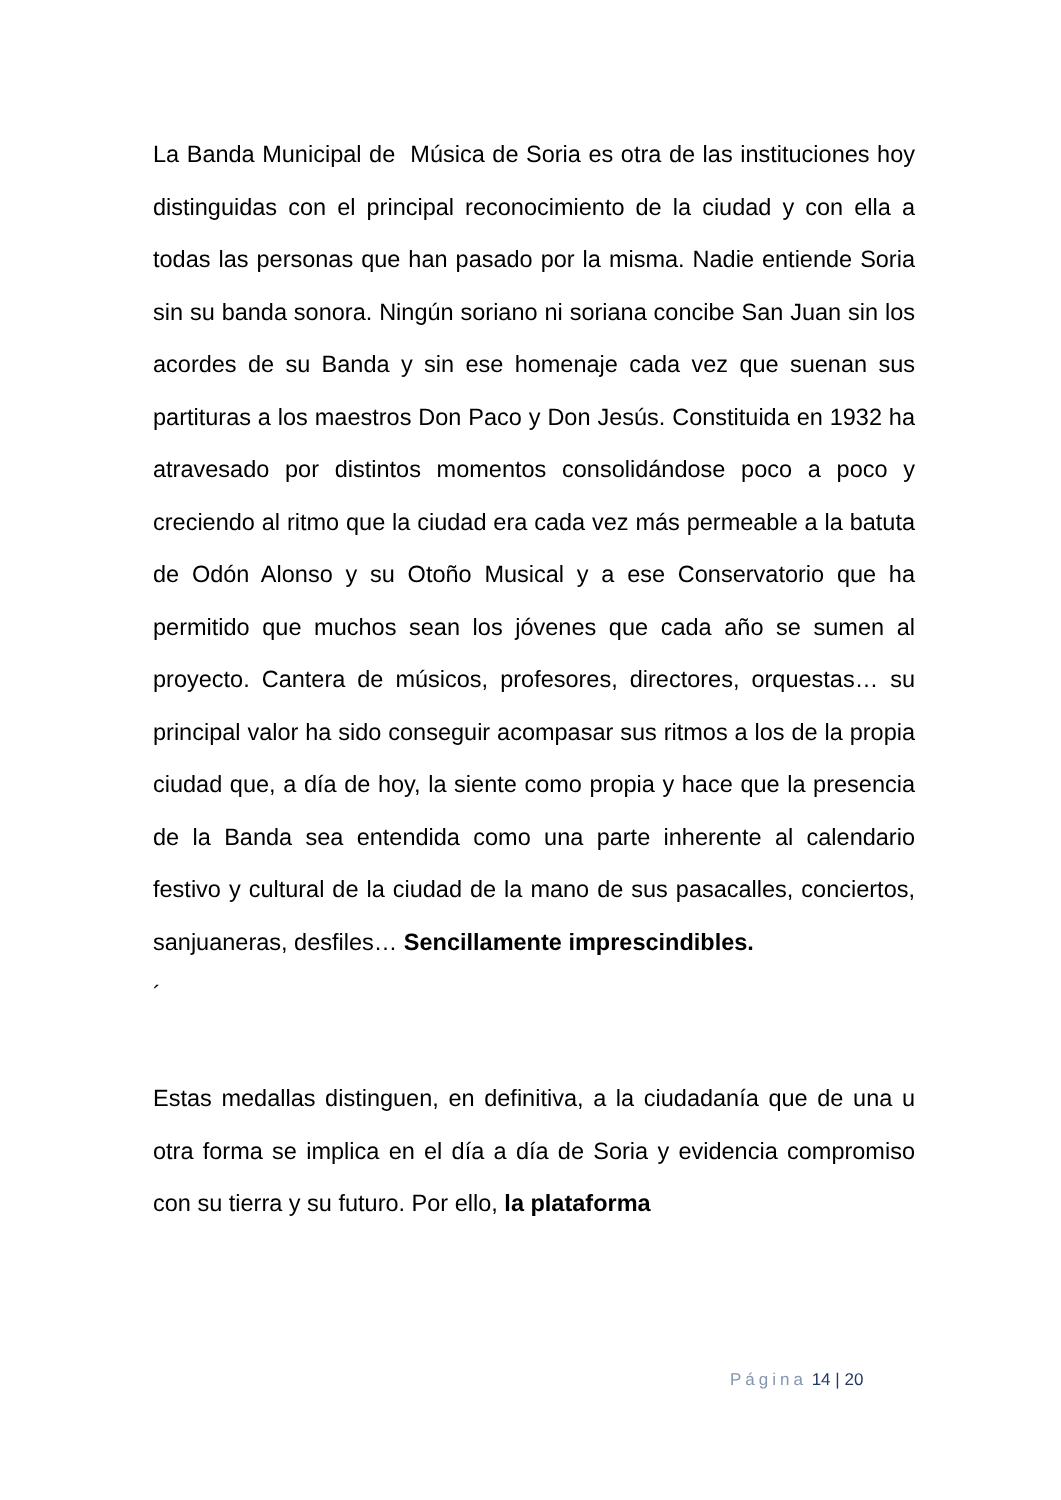La Banda Municipal de Música de Soria es otra de las instituciones hoy distinguidas con el principal reconocimiento de la ciudad y con ella a todas las personas que han pasado por la misma. Nadie entiende Soria sin su banda sonora. Ningún soriano ni soriana concibe San Juan sin los acordes de su Banda y sin ese homenaje cada vez que suenan sus partituras a los maestros Don Paco y Don Jesús. Constituida en 1932 ha atravesado por distintos momentos consolidándose poco a poco y creciendo al ritmo que la ciudad era cada vez más permeable a la batuta de Odón Alonso y su Otoño Musical y a ese Conservatorio que ha permitido que muchos sean los jóvenes que cada año se sumen al proyecto. Cantera de músicos, profesores, directores, orquestas… su principal valor ha sido conseguir acompasar sus ritmos a los de la propia ciudad que, a día de hoy, la siente como propia y hace que la presencia de la Banda sea entendida como una parte inherente al calendario festivo y cultural de la ciudad de la mano de sus pasacalles, conciertos, sanjuaneras, desfiles… Sencillamente imprescindibles.
´
Estas medallas distinguen, en definitiva, a la ciudadanía que de una u otra forma se implica en el día a día de Soria y evidencia compromiso con su tierra y su futuro. Por ello, la plataforma
Página 14 | 20